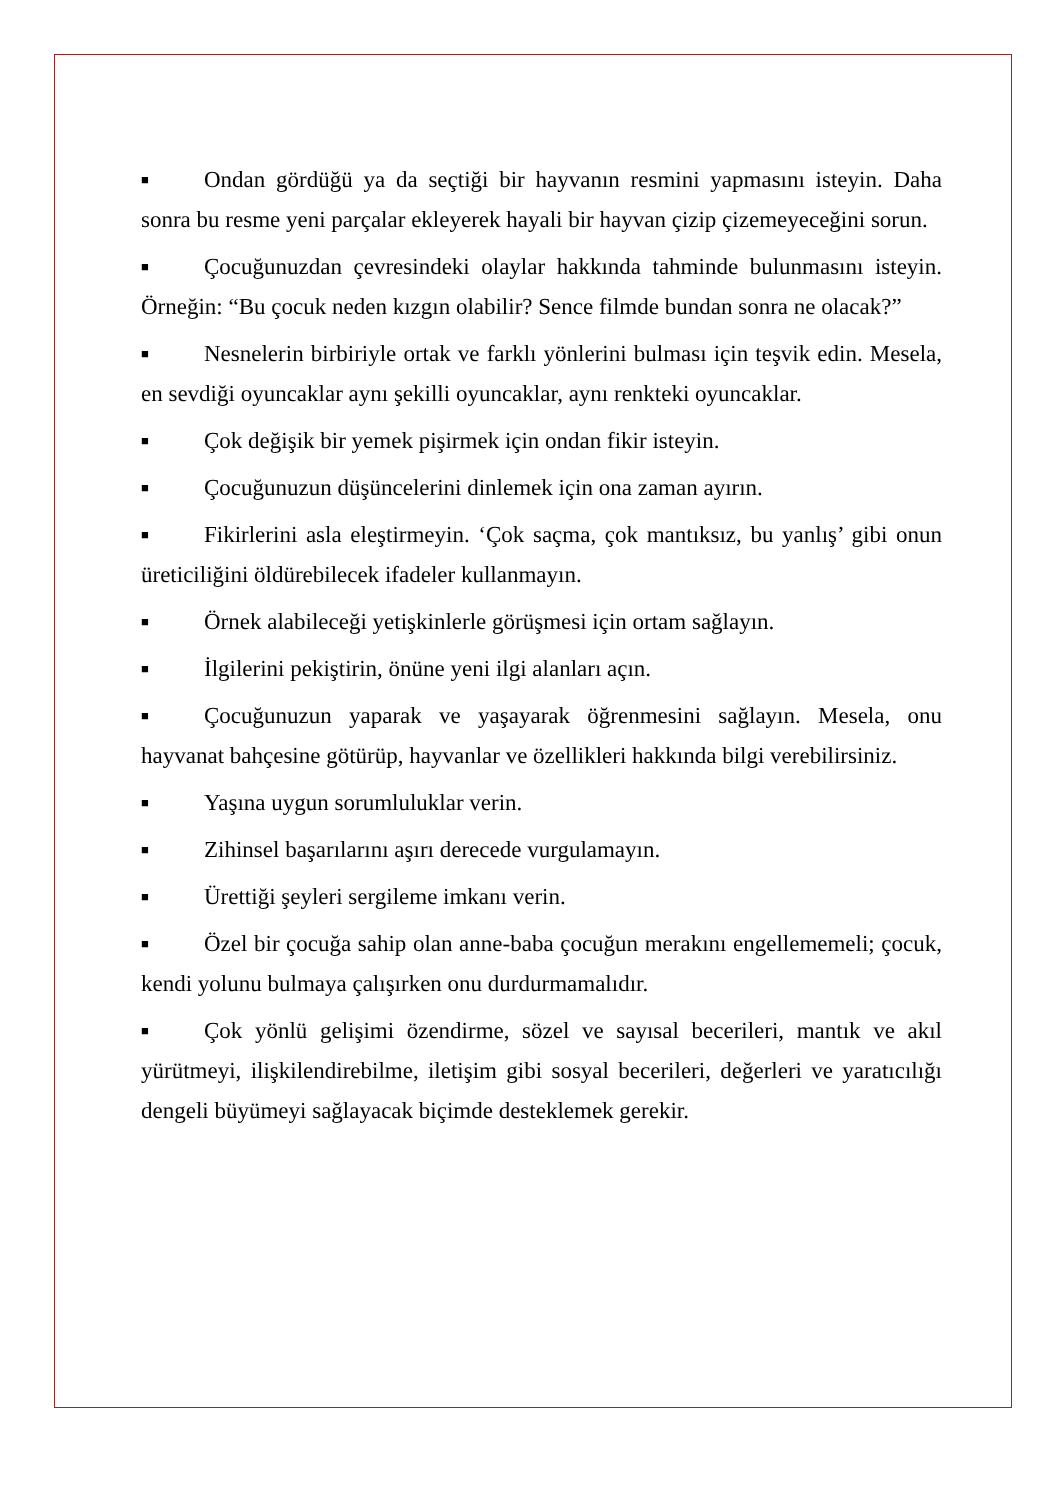■ Ondan gördüğü ya da seçtiği bir hayvanın resmini yapmasını isteyin. Daha sonra bu resme yeni parçalar ekleyerek hayali bir hayvan çizip çizemeyeceğini sorun.
■ Çocuğunuzdan çevresindeki olaylar hakkında tahminde bulunmasını isteyin. Örneğin: “Bu çocuk neden kızgın olabilir? Sence filmde bundan sonra ne olacak?”
■ Nesnelerin birbiriyle ortak ve farklı yönlerini bulması için teşvik edin. Mesela, en sevdiği oyuncaklar aynı şekilli oyuncaklar, aynı renkteki oyuncaklar.
■ Çok değişik bir yemek pişirmek için ondan fikir isteyin.
■ Çocuğunuzun düşüncelerini dinlemek için ona zaman ayırın.
■ Fikirlerini asla eleştirmeyin. ‘Çok saçma, çok mantıksız, bu yanlış’ gibi onun üreticiliğini öldürebilecek ifadeler kullanmayın.
■ Örnek alabileceği yetişkinlerle görüşmesi için ortam sağlayın.
■ İlgilerini pekiştirin, önüne yeni ilgi alanları açın.
■ Çocuğunuzun yaparak ve yaşayarak öğrenmesini sağlayın. Mesela, onu hayvanat bahçesine götürüp, hayvanlar ve özellikleri hakkında bilgi verebilirsiniz.
■ Yaşına uygun sorumluluklar verin.
■ Zihinsel başarılarını aşırı derecede vurgulamayın.
■ Ürettiği şeyleri sergileme imkanı verin.
■ Özel bir çocuğa sahip olan anne-baba çocuğun merakını engellememeli; çocuk, kendi yolunu bulmaya çalışırken onu durdurmamalıdır.
■ Çok yönlü gelişimi özendirme, sözel ve sayısal becerileri, mantık ve akıl yürütmeyi, ilişkilendirebilme, iletişim gibi sosyal becerileri, değerleri ve yaratıcılığı dengeli büyümeyi sağlayacak biçimde desteklemek gerekir.